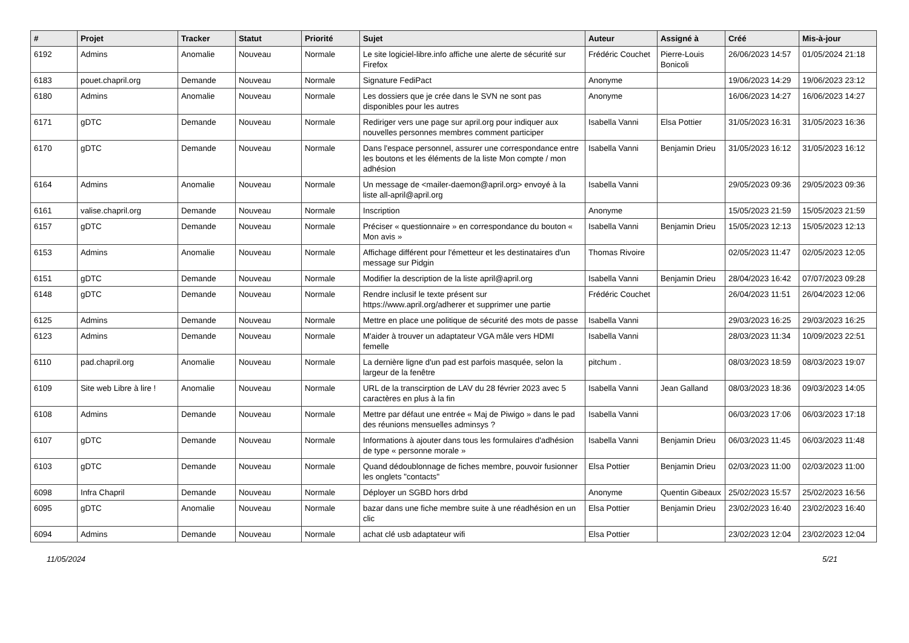| # | Projet | Tracker | Statut | Priorité | Sujet | Auteur | Assigné à | Créé | Mis-à-jour |
| --- | --- | --- | --- | --- | --- | --- | --- | --- | --- |
| 6192 | Admins | Anomalie | Nouveau | Normale | Le site logiciel-libre.info affiche une alerte de sécurité sur Firefox | Frédéric Couchet | Pierre-Louis Bonicoli | 26/06/2023 14:57 | 01/05/2024 21:18 |
| 6183 | pouet.chapril.org | Demande | Nouveau | Normale | Signature FediPact | Anonyme | | 19/06/2023 14:29 | 19/06/2023 23:12 |
| 6180 | Admins | Anomalie | Nouveau | Normale | Les dossiers que je crée dans le SVN ne sont pas disponibles pour les autres | Anonyme | | 16/06/2023 14:27 | 16/06/2023 14:27 |
| 6171 | gDTC | Demande | Nouveau | Normale | Rediriger vers une page sur april.org pour indiquer aux nouvelles personnes membres comment participer | Isabella Vanni | Elsa Pottier | 31/05/2023 16:31 | 31/05/2023 16:36 |
| 6170 | gDTC | Demande | Nouveau | Normale | Dans l'espace personnel, assurer une correspondance entre les boutons et les éléments de la liste Mon compte / mon adhésion | Isabella Vanni | Benjamin Drieu | 31/05/2023 16:12 | 31/05/2023 16:12 |
| 6164 | Admins | Anomalie | Nouveau | Normale | Un message de <mailer-daemon@april.org> envoyé à la liste all-april@april.org | Isabella Vanni | | 29/05/2023 09:36 | 29/05/2023 09:36 |
| 6161 | valise.chapril.org | Demande | Nouveau | Normale | Inscription | Anonyme | | 15/05/2023 21:59 | 15/05/2023 21:59 |
| 6157 | gDTC | Demande | Nouveau | Normale | Préciser « questionnaire » en correspondance du bouton « Mon avis » | Isabella Vanni | Benjamin Drieu | 15/05/2023 12:13 | 15/05/2023 12:13 |
| 6153 | Admins | Anomalie | Nouveau | Normale | Affichage différent pour l'émetteur et les destinataires d'un message sur Pidgin | Thomas Rivoire | | 02/05/2023 11:47 | 02/05/2023 12:05 |
| 6151 | gDTC | Demande | Nouveau | Normale | Modifier la description de la liste april@april.org | Isabella Vanni | Benjamin Drieu | 28/04/2023 16:42 | 07/07/2023 09:28 |
| 6148 | gDTC | Demande | Nouveau | Normale | Rendre inclusif le texte présent sur https://www.april.org/adherer et supprimer une partie | Frédéric Couchet | | 26/04/2023 11:51 | 26/04/2023 12:06 |
| 6125 | Admins | Demande | Nouveau | Normale | Mettre en place une politique de sécurité des mots de passe | Isabella Vanni | | 29/03/2023 16:25 | 29/03/2023 16:25 |
| 6123 | Admins | Demande | Nouveau | Normale | M'aider à trouver un adaptateur VGA mâle vers HDMI femelle | Isabella Vanni | | 28/03/2023 11:34 | 10/09/2023 22:51 |
| 6110 | pad.chapril.org | Anomalie | Nouveau | Normale | La dernière ligne d'un pad est parfois masquée, selon la largeur de la fenêtre | pitchum . | | 08/03/2023 18:59 | 08/03/2023 19:07 |
| 6109 | Site web Libre à lire ! | Anomalie | Nouveau | Normale | URL de la transcirption de LAV du 28 février 2023 avec 5 caractères en plus à la fin | Isabella Vanni | Jean Galland | 08/03/2023 18:36 | 09/03/2023 14:05 |
| 6108 | Admins | Demande | Nouveau | Normale | Mettre par défaut une entrée « Maj de Piwigo » dans le pad des réunions mensuelles adminsys ? | Isabella Vanni | | 06/03/2023 17:06 | 06/03/2023 17:18 |
| 6107 | gDTC | Demande | Nouveau | Normale | Informations à ajouter dans tous les formulaires d'adhésion de type « personne morale » | Isabella Vanni | Benjamin Drieu | 06/03/2023 11:45 | 06/03/2023 11:48 |
| 6103 | gDTC | Demande | Nouveau | Normale | Quand dédoublonnage de fiches membre, pouvoir fusionner les onglets "contacts" | Elsa Pottier | Benjamin Drieu | 02/03/2023 11:00 | 02/03/2023 11:00 |
| 6098 | Infra Chapril | Demande | Nouveau | Normale | Déployer un SGBD hors drbd | Anonyme | Quentin Gibeaux | 25/02/2023 15:57 | 25/02/2023 16:56 |
| 6095 | gDTC | Anomalie | Nouveau | Normale | bazar dans une fiche membre suite à une réadhésion en un clic | Elsa Pottier | Benjamin Drieu | 23/02/2023 16:40 | 23/02/2023 16:40 |
| 6094 | Admins | Demande | Nouveau | Normale | achat clé usb adaptateur wifi | Elsa Pottier | | 23/02/2023 12:04 | 23/02/2023 12:04 |
11/05/2024 5/21